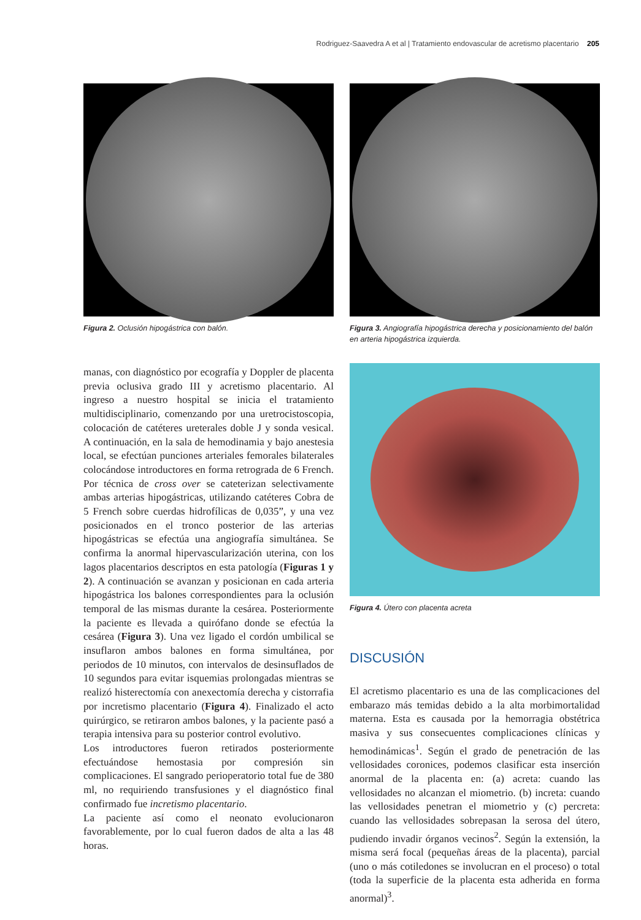Rodriguez-Saavedra A et al | Tratamiento endovascular de acretismo placentario 205
Figura 2. Oclusión hipogástrica con balón.
Figura 3. Angiografía hipogástrica derecha y posicionamiento del balón en arteria hipogástrica izquierda.
manas, con diagnóstico por ecografía y Doppler de placenta previa oclusiva grado III y acretismo placentario. Al ingreso a nuestro hospital se inicia el tratamiento multidisciplinario, comenzando por una uretrocistoscopia, colocación de catéteres ureterales doble J y sonda vesical. A continuación, en la sala de hemodinamia y bajo anestesia local, se efectúan punciones arteriales femorales bilaterales colocándose introductores en forma retrograda de 6 French. Por técnica de cross over se cateterizan selectivamente ambas arterias hipogástricas, utilizando catéteres Cobra de 5 French sobre cuerdas hidrofílicas de 0,035”, y una vez posicionados en el tronco posterior de las arterias hipogástricas se efectúa una angiografía simultánea. Se confirma la anormal hipervascularización uterina, con los lagos placentarios descriptos en esta patología (Figuras 1 y 2). A continuación se avanzan y posicionan en cada arteria hipogástrica los balones correspondientes para la oclusión temporal de las mismas durante la cesárea. Posteriormente la paciente es llevada a quirófano donde se efectúa la cesárea (Figura 3). Una vez ligado el cordón umbilical se insuflaron ambos balones en forma simultánea, por periodos de 10 minutos, con intervalos de desinsuflados de 10 segundos para evitar isquemias prolongadas mientras se realizó histerectomía con anexectomía derecha y cistorrafia por incretismo placentario (Figura 4). Finalizado el acto quirúrgico, se retiraron ambos balones, y la paciente pasó a terapia intensiva para su posterior control evolutivo.
Los introductores fueron retirados posteriormente efectuándose hemostasia por compresión sin complicaciones. El sangrado perioperatorio total fue de 380 ml, no requiriendo transfusiones y el diagnóstico final confirmado fue incretismo placentario.
La paciente así como el neonato evolucionaron favorablemente, por lo cual fueron dados de alta a las 48 horas.
Figura 4. Útero con placenta acreta
DISCUSIÓN
El acretismo placentario es una de las complicaciones del embarazo más temidas debido a la alta morbimortalidad materna. Esta es causada por la hemorragia obstétrica masiva y sus consecuentes complicaciones clínicas y hemodinámicas<sup>1</sup>. Según el grado de penetración de las vellosidades coronices, podemos clasificar esta inserción anormal de la placenta en: (a) acreta: cuando las vellosidades no alcanzan el miometrio. (b) increta: cuando las vellosidades penetran el miometrio y (c) percreta: cuando las vellosidades sobrepasan la serosa del útero, pudiendo invadir órganos vecinos<sup>2</sup>. Según la extensión, la misma será focal (pequeñas áreas de la placenta), parcial (uno o más cotiledones se involucran en el proceso) o total (toda la superficie de la placenta esta adherida en forma anormal)<sup>3</sup>.